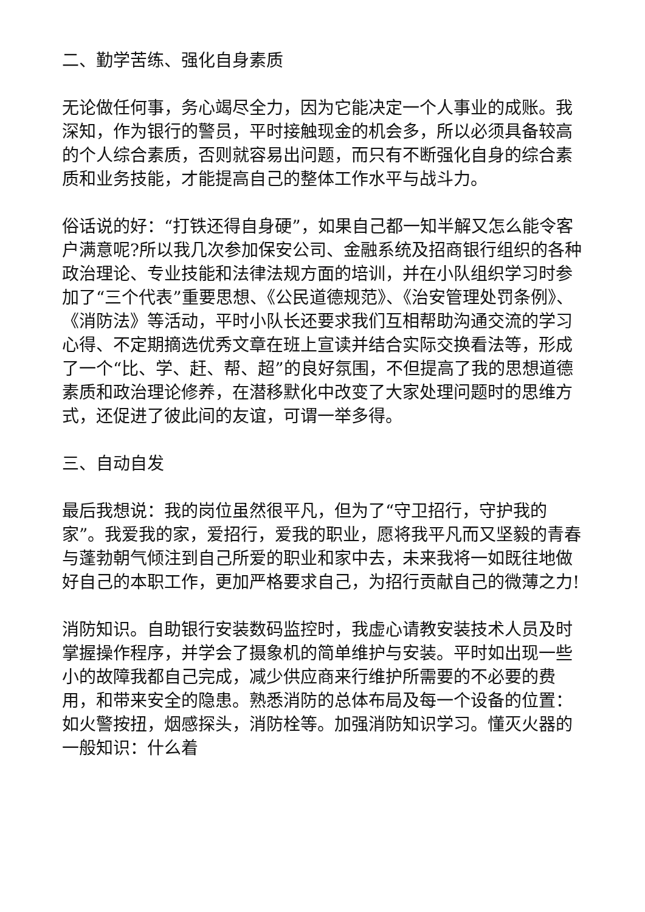二、勤学苦练、强化自身素质
无论做任何事，务心竭尽全力，因为它能决定一个人事业的成账。我深知，作为银行的警员，平时接触现金的机会多，所以必须具备较高的个人综合素质，否则就容易出问题，而只有不断强化自身的综合素质和业务技能，才能提高自己的整体工作水平与战斗力。
俗话说的好：“打铁还得自身硬”，如果自己都一知半解又怎么能令客户满意呢?所以我几次参加保安公司、金融系统及招商银行组织的各种政治理论、专业技能和法律法规方面的培训，并在小队组织学习时参加了“三个代表”重要思想、《公民道德规范》、《治安管理处罚条例》、《消防法》等活动，平时小队长还要求我们互相帮助沟通交流的学习心得、不定期摘选优秀文章在班上宣读并结合实际交换看法等，形成了一个“比、学、赶、帮、超”的良好氛围，不但提高了我的思想道德素质和政治理论修养，在潜移默化中改变了大家处理问题时的思维方式，还促进了彼此间的友谊，可谓一举多得。
三、自动自发
最后我想说：我的岗位虽然很平凡，但为了“守卫招行，守护我的家”。我爱我的家，爱招行，爱我的职业，愿将我平凡而又坚毅的青春与蓬勃朝气倾注到自己所爱的职业和家中去，未来我将一如既往地做好自己的本职工作，更加严格要求自己，为招行贡献自己的微薄之力!
消防知识。自助银行安装数码监控时，我虚心请教安装技术人员及时掌握操作程序，并学会了摄象机的简单维护与安装。平时如出现一些小的故障我都自己完成，减少供应商来行维护所需要的不必要的费用，和带来安全的隐患。熟悉消防的总体布局及每一个设备的位置：如火警按扭，烟感探头，消防栓等。加强消防知识学习。懂灭火器的一般知识：什么着